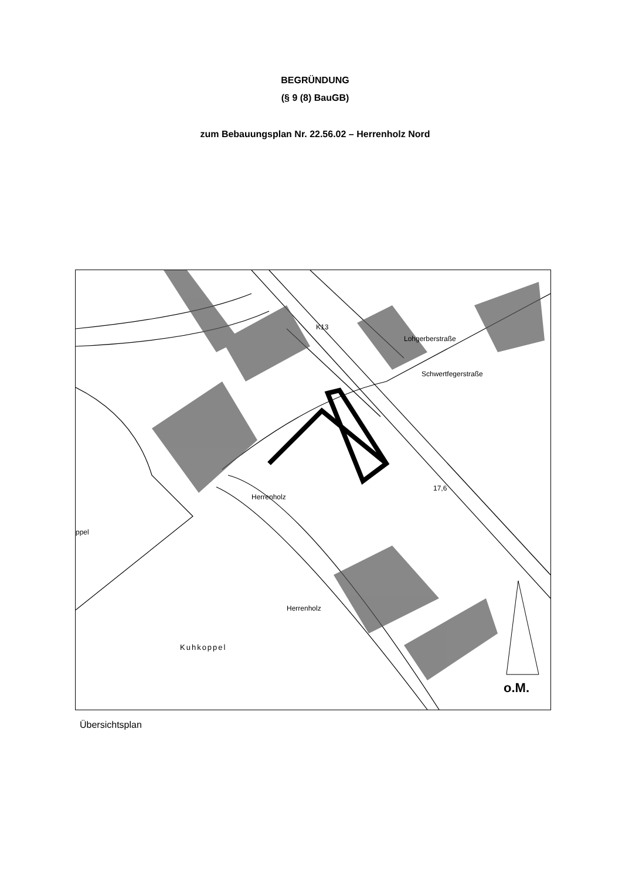BEGRÜNDUNG
(§ 9 (8) BauGB)
zum Bebauungsplan Nr. 22.56.02 – Herrenholz Nord
K13
Lohgerberstraße
Schwertfegerstraße
17,6
Herrenholz
Herrenholz
ppel
Kuhkoppel
o.M.
Übersichtsplan